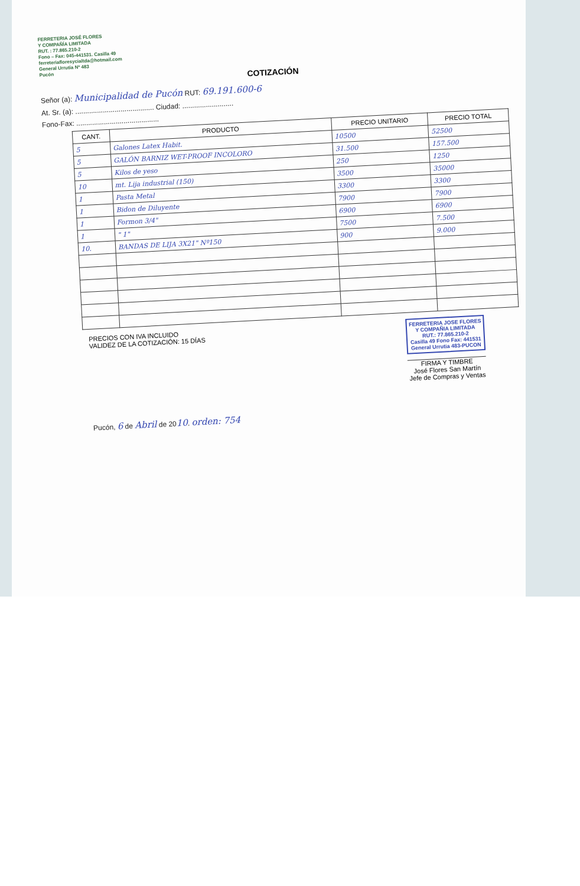FERRETERIA JOSÉ FLORES
Y COMPAÑÍA LIMITADA
RUT. : 77.865.210-2
Fono – Fax: 045-441531. Casilla 49
ferreteriafloresycialtda@hotmail.com
General Urrutia Nº 483
Pucón
COTIZACIÓN
Señor (a): Municipalidad de Pucón RUT: 69.191.600-6
At. Sr. (a): ........................................ Ciudad: ..........................
Fono-Fax: ..........................................
| CANT. | PRODUCTO | PRECIO UNITARIO | PRECIO TOTAL |
| --- | --- | --- | --- |
| 5 | Galones Latex Habit. | 10500 | 52500 |
| 5 | GALÓN BARNIZ WET-PROOF INCOLORO | 31.500 | 157.500 |
| 5 | Kilos de yeso | 250 | 1250 |
| 10 | mt. Lija industrial (150) | 3500 | 35000 |
| 1 | Pasta Metal | 3300 | 3300 |
| 1 | Bidon de Diluyente | 7900 | 7900 |
| 1 | Formon 3/4" | 6900 | 6900 |
| 1 | " 1" | 7500 | 7.500 |
| 10. | BANDAS DE LIJA 3X21" Nº150 | 900 | 9.000 |
PRECIOS CON IVA INCLUIDO
VALIDEZ DE LA COTIZACIÓN: 15 DÍAS
FERRETERIA JOSE FLORES
Y COMPAÑIA LIMITADA
RUT.: 77.865.210-2
Casilla 49 Fono Fax: 441531
General Urrutia 483-PUCON
FIRMA Y TIMBRE
José Flores San Martín
Jefe de Compras y Ventas
Pucón, 6 de Abril de 2010. orden: 754